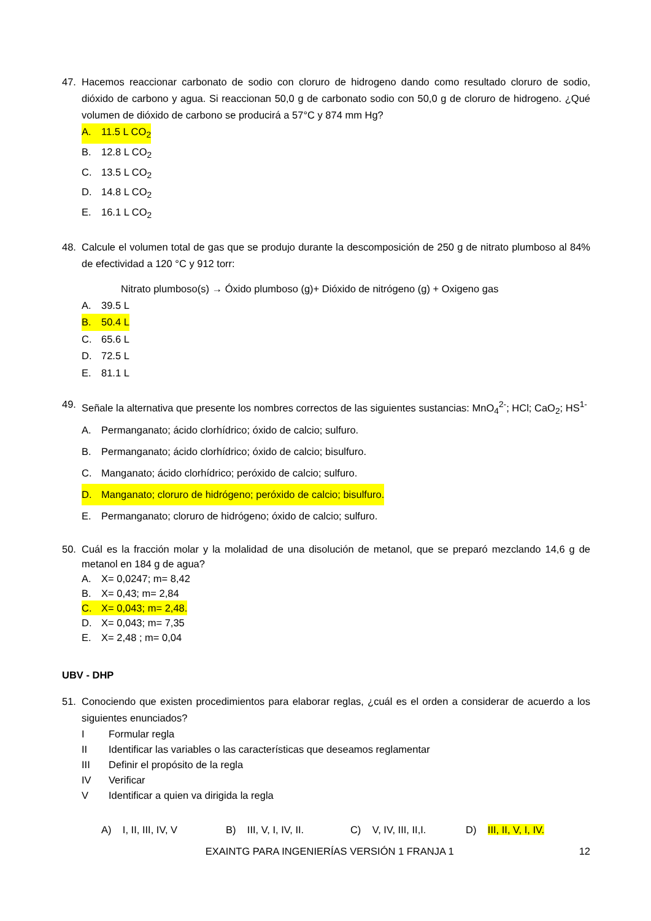47. Hacemos reaccionar carbonato de sodio con cloruro de hidrogeno dando como resultado cloruro de sodio, dióxido de carbono y agua. Si reaccionan 50,0 g de carbonato sodio con 50,0 g de cloruro de hidrogeno. ¿Qué volumen de dióxido de carbono se producirá a 57°C y 874 mm Hg?
A. 11.5 L CO<sub>2</sub>
B. 12.8 L CO<sub>2</sub>
C. 13.5 L CO<sub>2</sub>
D. 14.8 L CO<sub>2</sub>
E. 16.1 L CO<sub>2</sub>
48. Calcule el volumen total de gas que se produjo durante la descomposición de 250 g de nitrato plumboso al 84% de efectividad a 120 °C y 912 torr:
Nitrato plumboso(s) → Óxido plumboso (g)+ Dióxido de nitrógeno (g) + Oxigeno gas
A. 39.5 L
B. 50.4 L
C. 65.6 L
D. 72.5 L
E. 81.1 L
49. Señale la alternativa que presente los nombres correctos de las siguientes sustancias: MnO<sub>4</sub><sup>2-</sup>; HCl; CaO<sub>2</sub>; HS<sup>1-</sup>
A. Permanganato; ácido clorhídrico; óxido de calcio; sulfuro.
B. Permanganato; ácido clorhídrico; óxido de calcio; bisulfuro.
C. Manganato; ácido clorhídrico; peróxido de calcio; sulfuro.
D. Manganato; cloruro de hidrógeno; peróxido de calcio; bisulfuro.
E. Permanganato; cloruro de hidrógeno; óxido de calcio; sulfuro.
50. Cuál es la fracción molar y la molalidad de una disolución de metanol, que se preparó mezclando 14,6 g de metanol en 184 g de agua?
A. X= 0,0247; m= 8,42
B. X= 0,43; m= 2,84
C. X= 0,043; m= 2,48.
D. X= 0,043; m= 7,35
E. X= 2,48 ; m= 0,04
UBV - DHP
51. Conociendo que existen procedimientos para elaborar reglas, ¿cuál es el orden a considerar de acuerdo a los siguientes enunciados?
I Formular regla
II Identificar las variables o las características que deseamos reglamentar
III Definir el propósito de la regla
IV Verificar
V Identificar a quien va dirigida la regla
A) I, II, III, IV, V
B) III, V, I, IV, II.
C) V, IV, III, II,I.
D) III, II, V, I, IV.
EXAINTG PARA INGENIERÍAS VERSIÓN 1 FRANJA 1 12